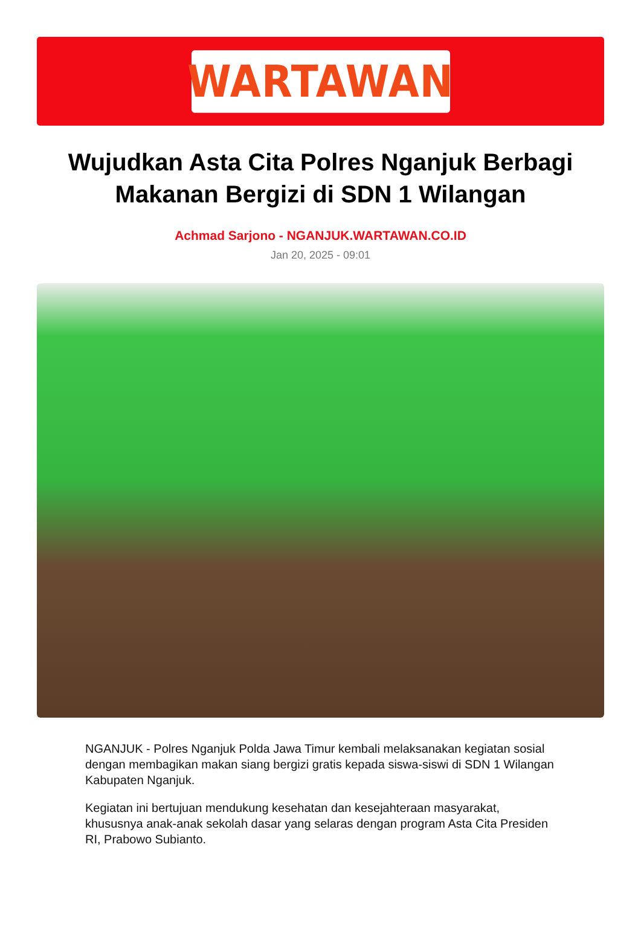WARTAWAN
Wujudkan Asta Cita Polres Nganjuk Berbagi Makanan Bergizi di SDN 1 Wilangan
Achmad Sarjono - NGANJUK.WARTAWAN.CO.ID
Jan 20, 2025 - 09:01
NGANJUK - Polres Nganjuk Polda Jawa Timur kembali melaksanakan kegiatan sosial dengan membagikan makan siang bergizi gratis kepada siswa-siswi di SDN 1 Wilangan Kabupaten Nganjuk.
Kegiatan ini bertujuan mendukung kesehatan dan kesejahteraan masyarakat, khususnya anak-anak sekolah dasar yang selaras dengan program Asta Cita Presiden RI, Prabowo Subianto.